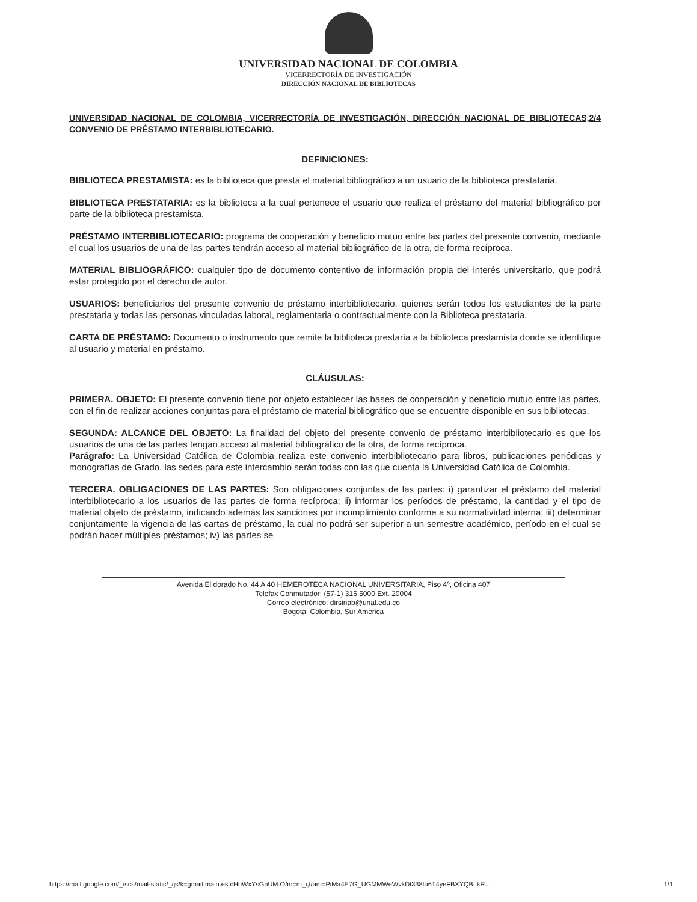UNIVERSIDAD NACIONAL DE COLOMBIA
VICERRECTORÍA DE INVESTIGACIÓN
DIRECCIÓN NACIONAL DE BIBLIOTECAS
UNIVERSIDAD NACIONAL DE COLOMBIA, VICERRECTORÍA DE INVESTIGACIÓN, DIRECCIÓN NACIONAL DE BIBLIOTECAS, CONVENIO DE PRÉSTAMO INTERBIBLIOTECARIO. 2/4
DEFINICIONES:
BIBLIOTECA PRESTAMISTA: es la biblioteca que presta el material bibliográfico a un usuario de la biblioteca prestataria.
BIBLIOTECA PRESTATARIA: es la biblioteca a la cual pertenece el usuario que realiza el préstamo del material bibliográfico por parte de la biblioteca prestamista.
PRÉSTAMO INTERBIBLIOTECARIO: programa de cooperación y beneficio mutuo entre las partes del presente convenio, mediante el cual los usuarios de una de las partes tendrán acceso al material bibliográfico de la otra, de forma recíproca.
MATERIAL BIBLIOGRÁFICO: cualquier tipo de documento contentivo de información propia del interés universitario, que podrá estar protegido por el derecho de autor.
USUARIOS: beneficiarios del presente convenio de préstamo interbibliotecario, quienes serán todos los estudiantes de la parte prestataria y todas las personas vinculadas laboral, reglamentaria o contractualmente con la Biblioteca prestataria.
CARTA DE PRÉSTAMO: Documento o instrumento que remite la biblioteca prestaría a la biblioteca prestamista donde se identifique al usuario y material en préstamo.
CLÁUSULAS:
PRIMERA. OBJETO: El presente convenio tiene por objeto establecer las bases de cooperación y beneficio mutuo entre las partes, con el fin de realizar acciones conjuntas para el préstamo de material bibliográfico que se encuentre disponible en sus bibliotecas.
SEGUNDA: ALCANCE DEL OBJETO: La finalidad del objeto del presente convenio de préstamo interbibliotecario es que los usuarios de una de las partes tengan acceso al material bibliográfico de la otra, de forma recíproca.
Parágrafo: La Universidad Católica de Colombia realiza este convenio interbibliotecario para libros, publicaciones periódicas y monografías de Grado, las sedes para este intercambio serán todas con las que cuenta la Universidad Católica de Colombia.
TERCERA. OBLIGACIONES DE LAS PARTES: Son obligaciones conjuntas de las partes: i) garantizar el préstamo del material interbibliotecario a los usuarios de las partes de forma recíproca; ii) informar los períodos de préstamo, la cantidad y el tipo de material objeto de préstamo, indicando además las sanciones por incumplimiento conforme a su normatividad interna; iii) determinar conjuntamente la vigencia de las cartas de préstamo, la cual no podrá ser superior a un semestre académico, período en el cual se podrán hacer múltiples préstamos; iv) las partes se
Avenida El dorado No. 44 A 40 HEMEROTECA NACIONAL UNIVERSITARIA, Piso 4º, Oficina 407
Telefax Conmutador: (57-1) 316 5000 Ext. 20004
Correo electrónico: dirsinab@unal.edu.co
Bogotá, Colombia, Sur América
https://mail.google.com/_/scs/mail-static/_/js/k=gmail.main.es.cHuWxYsGbUM.O/m=m_i,t/am=PiMa4E7G_UGMMWeWvkDt338fu6T4yeFBXYQBLkR... 1/1